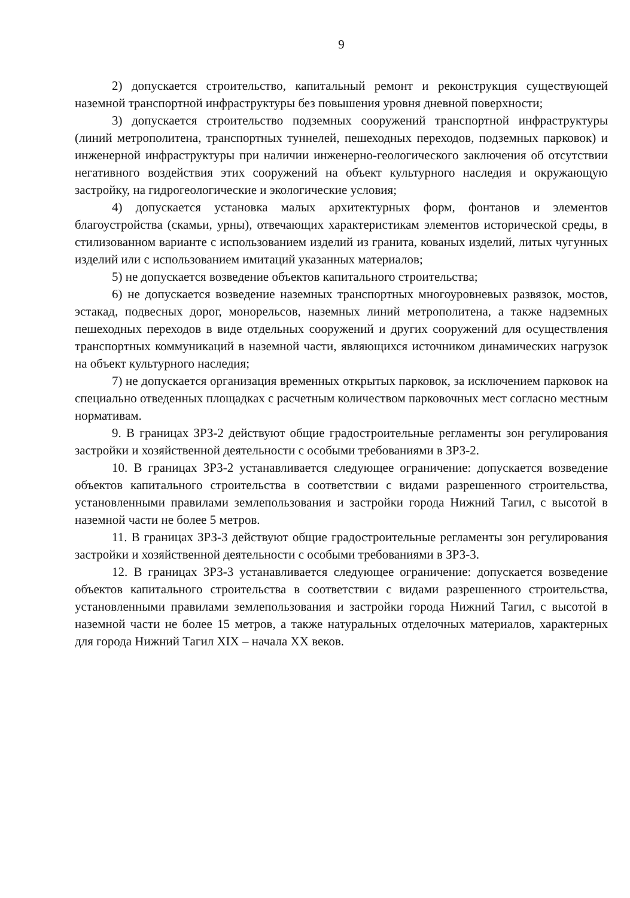9
2) допускается строительство, капитальный ремонт и реконструкция существующей наземной транспортной инфраструктуры без повышения уровня дневной поверхности;
3) допускается строительство подземных сооружений транспортной инфраструктуры (линий метрополитена, транспортных туннелей, пешеходных переходов, подземных парковок) и инженерной инфраструктуры при наличии инженерно-геологического заключения об отсутствии негативного воздействия этих сооружений на объект культурного наследия и окружающую застройку, на гидрогеологические и экологические условия;
4) допускается установка малых архитектурных форм, фонтанов и элементов благоустройства (скамьи, урны), отвечающих характеристикам элементов исторической среды, в стилизованном варианте с использованием изделий из гранита, кованых изделий, литых чугунных изделий или с использованием имитаций указанных материалов;
5) не допускается возведение объектов капитального строительства;
6) не допускается возведение наземных транспортных многоуровневых развязок, мостов, эстакад, подвесных дорог, монорельсов, наземных линий метрополитена, а также надземных пешеходных переходов в виде отдельных сооружений и других сооружений для осуществления транспортных коммуникаций в наземной части, являющихся источником динамических нагрузок на объект культурного наследия;
7) не допускается организация временных открытых парковок, за исключением парковок на специально отведенных площадках с расчетным количеством парковочных мест согласно местным нормативам.
9. В границах ЗРЗ-2 действуют общие градостроительные регламенты зон регулирования застройки и хозяйственной деятельности с особыми требованиями в ЗРЗ-2.
10. В границах ЗРЗ-2 устанавливается следующее ограничение: допускается возведение объектов капитального строительства в соответствии с видами разрешенного строительства, установленными правилами землепользования и застройки города Нижний Тагил, с высотой в наземной части не более 5 метров.
11. В границах ЗРЗ-3 действуют общие градостроительные регламенты зон регулирования застройки и хозяйственной деятельности с особыми требованиями в ЗРЗ-3.
12. В границах ЗРЗ-3 устанавливается следующее ограничение: допускается возведение объектов капитального строительства в соответствии с видами разрешенного строительства, установленными правилами землепользования и застройки города Нижний Тагил, с высотой в наземной части не более 15 метров, а также натуральных отделочных материалов, характерных для города Нижний Тагил XIX – начала XX веков.